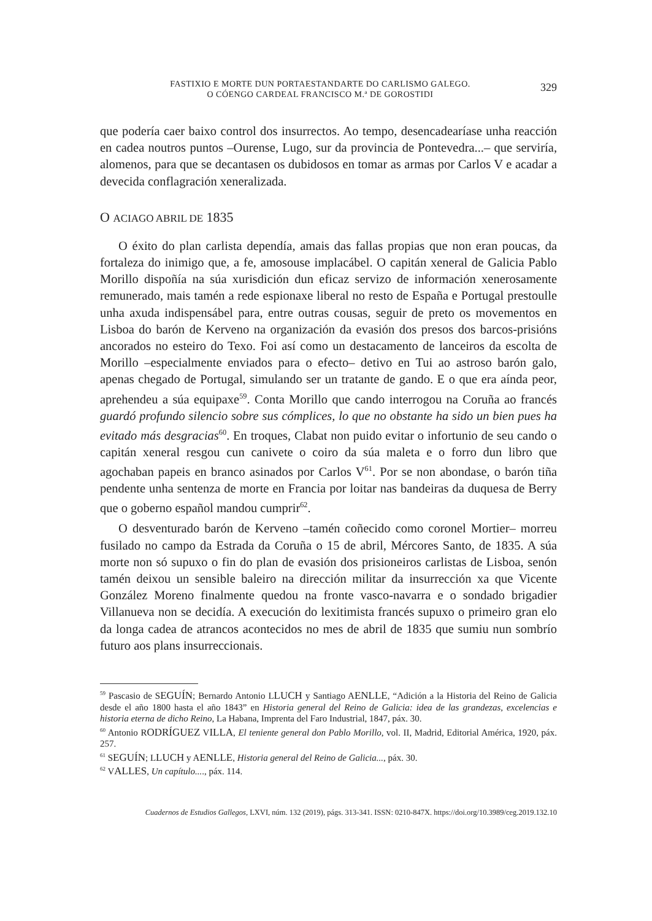FASTIXIO E MORTE DUN PORTAESTANDARTE DO CARLISMO GALEGO.
O CÓENGO CARDEAL FRANCISCO M.ª DE GOROSTIDI
329
que podería caer baixo control dos insurrectos. Ao tempo, desencadearíase unha reacción en cadea noutros puntos –Ourense, Lugo, sur da provincia de Ponteve­dra...– que serviría, alomenos, para que se decantasen os dubidosos en tomar as armas por Carlos V e acadar a devecida conflagración xeneralizada.
O ACIAGO ABRIL DE 1835
O éxito do plan carlista dependía, amais das fallas propias que non eran poucas, da fortaleza do inimigo que, a fe, amosouse implacábel. O capitán xeneral de Galicia Pablo Morillo dispoñía na súa xurisdición dun eficaz servizo de informa­ción xenerosamente remunerado, mais tamén a rede espionaxe liberal no resto de España e Portugal prestoulle unha axuda indispensábel para, entre outras cousas, seguir de preto os movementos en Lisboa do barón de Kerveno na organización da evasión dos presos dos barcos-prisións ancorados no esteiro do Texo. Foi así como un destacamento de lanceiros da escolta de Morillo –especialmente enviados para o efecto– detivo en Tui ao astroso barón galo, apenas chegado de Portugal, simulando ser un tratante de gando. E o que era aínda peor, aprehendeu a súa equipaxe<sup>59</sup>. Conta Morillo que cando interrogou na Coruña ao francés guardó profundo silencio sobre sus cómplices, lo que no obstante ha sido un bien pues ha evitado más desgracias<sup>60</sup>. En troques, Clabat non puido evitar o infortunio de seu cando o capitán xeneral resgou cun canivete o coiro da súa maleta e o forro dun libro que agochaban papeis en branco asinados por Carlos V<sup>61</sup>. Por se non abondase, o barón tiña pendente unha sentenza de morte en Francia por loitar nas bandeiras da duquesa de Berry que o goberno español mandou cumprir<sup>62</sup>.
O desventurado barón de Kerveno –tamén coñecido como coronel Mortier– morreu fusilado no campo da Estrada da Coruña o 15 de abril, Mércores Santo, de 1835. A súa morte non só supuxo o fin do plan de evasión dos prisioneiros carlistas de Lisboa, senón tamén deixou un sensible baleiro na dirección militar da insurrección xa que Vicente González Moreno finalmente quedou na fronte vasco-navarra e o sondado brigadier Villanueva non se decidía. A execución do lexitimista francés supuxo o primeiro gran elo da longa cadea de atrancos acon­tecidos no mes de abril de 1835 que sumiu nun sombrío futuro aos plans insurreccionais.
<sup>59</sup> Pascasio de SEGUÍN; Bernardo Antonio LLUCH y Santiago AENLLE, “Adición a la Historia del Reino de Galicia desde el año 1800 hasta el año 1843” en Historia general del Reino de Galicia: idea de las grandezas, excelencias e historia eterna de dicho Reino, La Habana, Imprenta del Faro Industrial, 1847, páx. 30.
<sup>60</sup> Antonio RODRÍGUEZ VILLA, El teniente general don Pablo Morillo, vol. II, Madrid, Editorial América, 1920, páx. 257.
<sup>61</sup> SEGUÍN; LLUCH y AENLLE, Historia general del Reino de Galicia..., páx. 30.
<sup>62</sup> VALLES, Un capítulo...., páx. 114.
Cuadernos de Estudios Gallegos, LXVI, núm. 132 (2019), págs. 313-341. ISSN: 0210-847X. https://doi.org/10.3989/ceg.2019.132.10